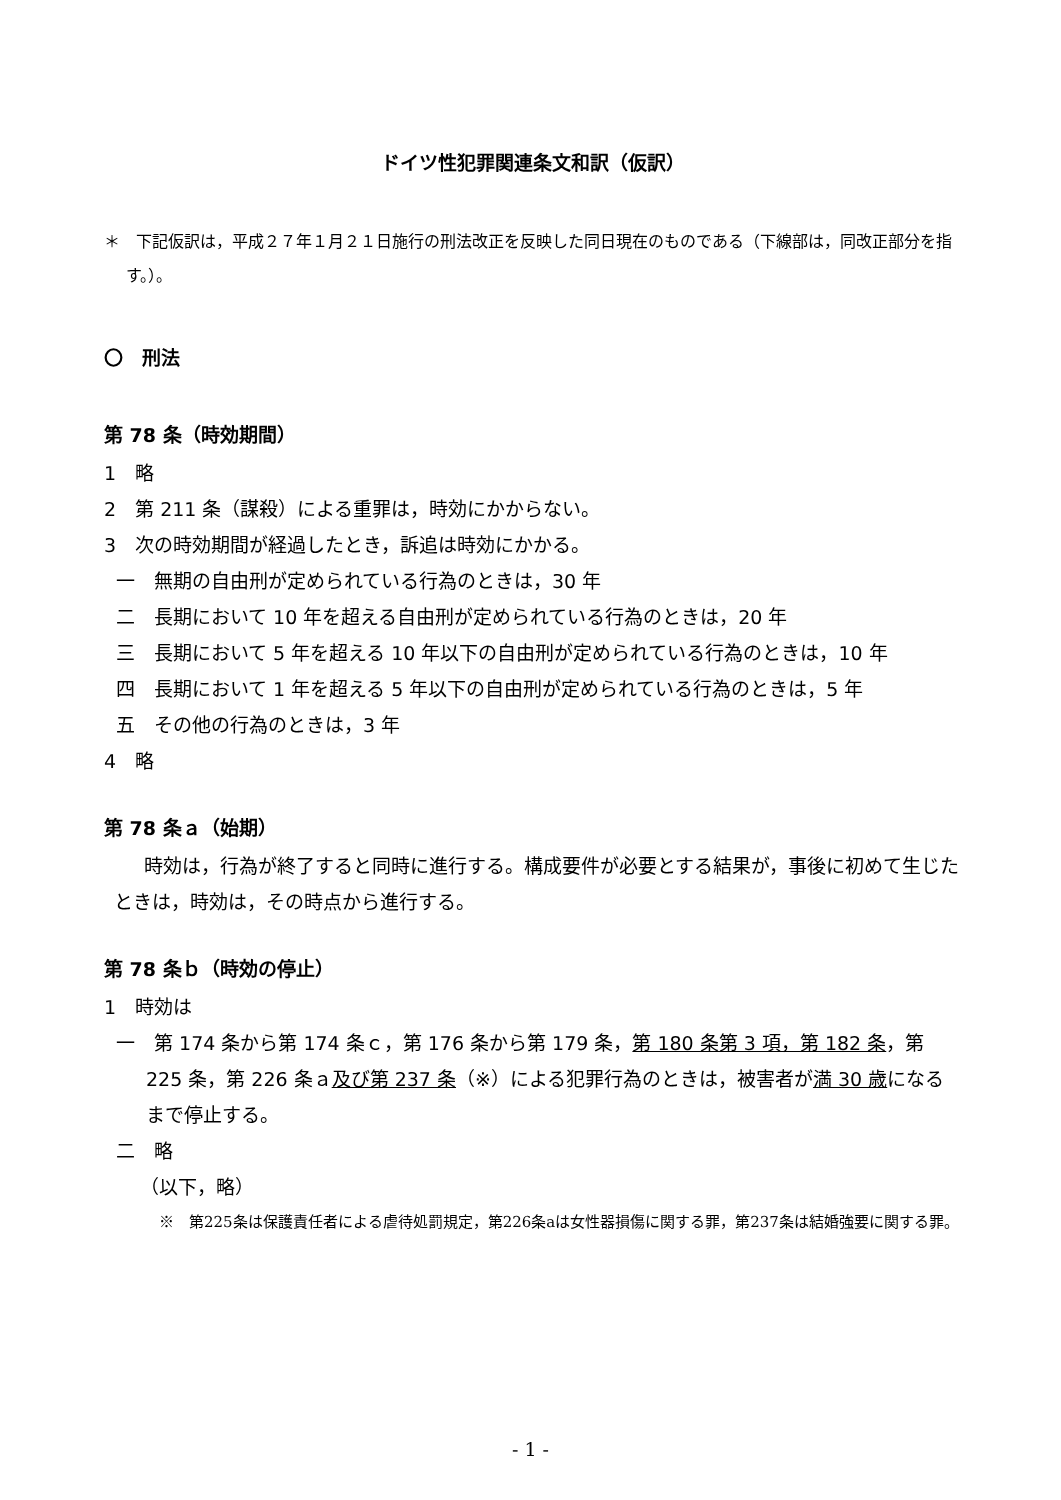ドイツ性犯罪関連条文和訳（仮訳）
＊　下記仮訳は，平成２７年１月２１日施行の刑法改正を反映した同日現在のものである（下線部は，同改正部分を指す。）。
〇　刑法
第 78 条（時効期間）
1　略
2　第 211 条（謀殺）による重罪は，時効にかからない。
3　次の時効期間が経過したとき，訴追は時効にかかる。
一　無期の自由刑が定められている行為のときは，30 年
二　長期において 10 年を超える自由刑が定められている行為のときは，20 年
三　長期において 5 年を超える 10 年以下の自由刑が定められている行為のときは，10 年
四　長期において 1 年を超える 5 年以下の自由刑が定められている行為のときは，5 年
五　その他の行為のときは，3 年
4　略
第 78 条ａ（始期）
時効は，行為が終了すると同時に進行する。構成要件が必要とする結果が，事後に初めて生じたときは，時効は，その時点から進行する。
第 78 条ｂ（時効の停止）
1　時効は
一　第 174 条から第 174 条ｃ，第 176 条から第 179 条，第 180 条第 3 項，第 182 条，第 225 条，第 226 条ａ及び第 237 条（※）による犯罪行為のときは，被害者が満 30 歳になるまで停止する。
二　略
（以下，略）
※　第225条は保護責任者による虐待処罰規定，第226条aは女性器損傷に関する罪，第237条は結婚強要に関する罪。
- 1 -